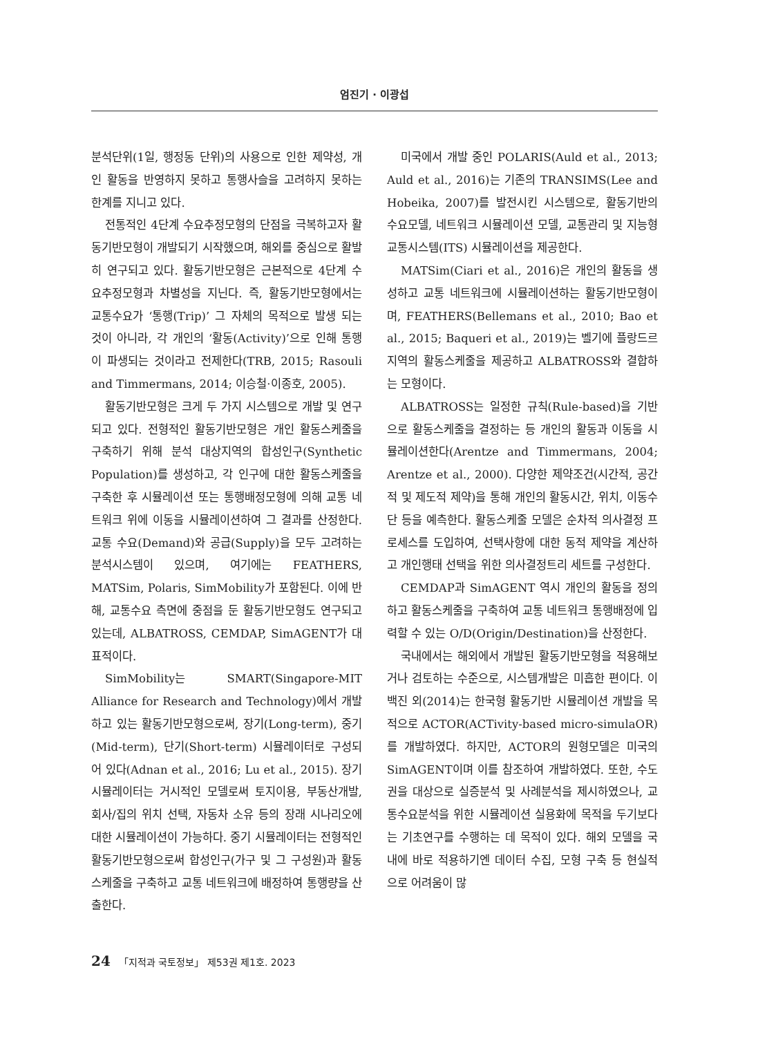엄진기 · 이광섭
분석단위(1일, 행정동 단위)의 사용으로 인한 제약성, 개인 활동을 반영하지 못하고 통행사슬을 고려하지 못하는 한계를 지니고 있다.
전통적인 4단계 수요추정모형의 단점을 극복하고자 활동기반모형이 개발되기 시작했으며, 해외를 중심으로 활발히 연구되고 있다. 활동기반모형은 근본적으로 4단계 수요추정모형과 차별성을 지닌다. 즉, 활동기반모형에서는 교통수요가 ‘통행(Trip)’ 그 자체의 목적으로 발생 되는 것이 아니라, 각 개인의 ‘활동(Activity)’으로 인해 통행이 파생되는 것이라고 전제한다(TRB, 2015; Rasouli and Timmermans, 2014; 이승철·이종호, 2005).
활동기반모형은 크게 두 가지 시스템으로 개발 및 연구되고 있다. 전형적인 활동기반모형은 개인 활동스케줄을 구축하기 위해 분석 대상지역의 합성인구(Synthetic Population)를 생성하고, 각 인구에 대한 활동스케줄을 구축한 후 시뮬레이션 또는 통행배정모형에 의해 교통 네트워크 위에 이동을 시뮬레이션하여 그 결과를 산정한다. 교통 수요(Demand)와 공급(Supply)을 모두 고려하는 분석시스템이 있으며, 여기에는 FEATHERS, MATSim, Polaris, SimMobility가 포함된다. 이에 반해, 교통수요 측면에 중점을 둔 활동기반모형도 연구되고 있는데, ALBATROSS, CEMDAP, SimAGENT가 대표적이다.
SimMobility는 SMART(Singapore-MIT Alliance for Research and Technology)에서 개발하고 있는 활동기반모형으로써, 장기(Long-term), 중기(Mid-term), 단기(Short-term) 시뮬레이터로 구성되어 있다(Adnan et al., 2016; Lu et al., 2015). 장기 시뮬레이터는 거시적인 모델로써 토지이용, 부동산개발, 회사/집의 위치 선택, 자동차 소유 등의 장래 시나리오에 대한 시뮬레이션이 가능하다. 중기 시뮬레이터는 전형적인 활동기반모형으로써 합성인구(가구 및 그 구성원)과 활동스케줄을 구축하고 교통 네트워크에 배정하여 통행량을 산출한다.
미국에서 개발 중인 POLARIS(Auld et al., 2013; Auld et al., 2016)는 기존의 TRANSIMS(Lee and Hobeika, 2007)를 발전시킨 시스템으로, 활동기반의 수요모델, 네트워크 시뮬레이션 모델, 교통관리 및 지능형 교통시스템(ITS) 시뮬레이션을 제공한다.
MATSim(Ciari et al., 2016)은 개인의 활동을 생성하고 교통 네트워크에 시뮬레이션하는 활동기반모형이며, FEATHERS(Bellemans et al., 2010; Bao et al., 2015; Baqueri et al., 2019)는 벨기에 플랑드르 지역의 활동스케줄을 제공하고 ALBATROSS와 결합하는 모형이다.
ALBATROSS는 일정한 규칙(Rule-based)을 기반으로 활동스케줄을 결정하는 등 개인의 활동과 이동을 시뮬레이션한다(Arentze and Timmermans, 2004; Arentze et al., 2000). 다양한 제약조건(시간적, 공간적 및 제도적 제약)을 통해 개인의 활동시간, 위치, 이동수단 등을 예측한다. 활동스케줄 모델은 순차적 의사결정 프로세스를 도입하여, 선택사항에 대한 동적 제약을 계산하고 개인행태 선택을 위한 의사결정트리 세트를 구성한다.
CEMDAP과 SimAGENT 역시 개인의 활동을 정의하고 활동스케줄을 구축하여 교통 네트워크 통행배정에 입력할 수 있는 O/D(Origin/Destination)을 산정한다.
국내에서는 해외에서 개발된 활동기반모형을 적용해보거나 검토하는 수준으로, 시스템개발은 미흡한 편이다. 이백진 외(2014)는 한국형 활동기반 시뮬레이션 개발을 목적으로 ACTOR(ACTivity-based micro-simulaOR)를 개발하였다. 하지만, ACTOR의 원형모델은 미국의 SimAGENT이며 이를 참조하여 개발하였다. 또한, 수도권을 대상으로 실증분석 및 사례분석을 제시하였으나, 교통수요분석을 위한 시뮬레이션 실용화에 목적을 두기보다는 기초연구를 수행하는 데 목적이 있다. 해외 모델을 국내에 바로 적용하기엔 데이터 수집, 모형 구축 등 현실적으로 어려움이 많
24 「지적과 국토정보」 제53권 제1호. 2023